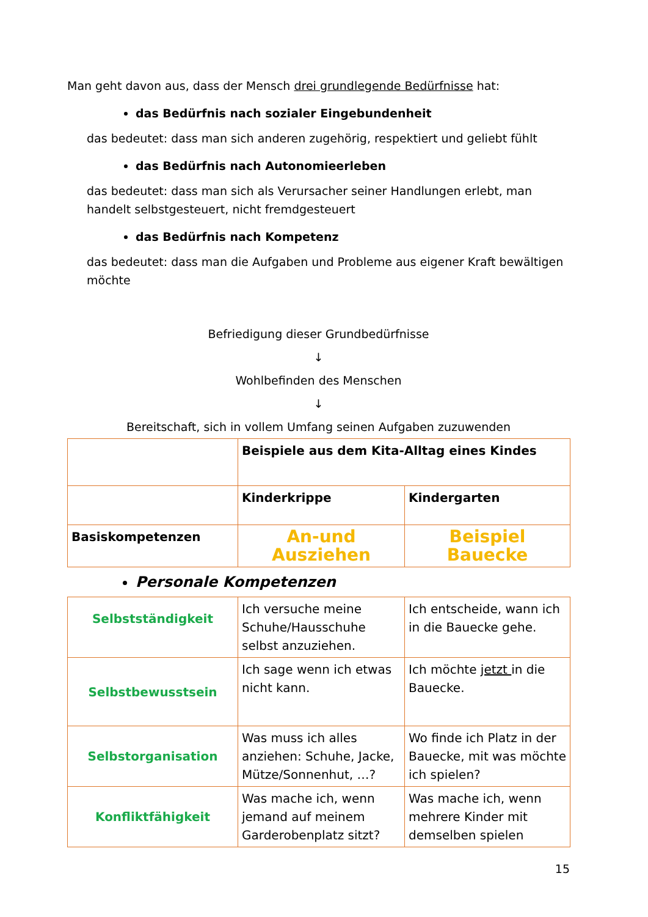Man geht davon aus, dass der Mensch drei grundlegende Bedürfnisse hat:
das Bedürfnis nach sozialer Eingebundenheit
das bedeutet: dass man sich anderen zugehörig, respektiert und geliebt fühlt
das Bedürfnis nach Autonomieerleben
das bedeutet: dass man sich als Verursacher seiner Handlungen erlebt, man handelt selbstgesteuert, nicht fremdgesteuert
das Bedürfnis nach Kompetenz
das bedeutet: dass man die Aufgaben und Probleme aus eigener Kraft bewältigen möchte
Befriedigung dieser Grundbedürfnisse
↓
Wohlbefinden des Menschen
↓
Bereitschaft, sich in vollem Umfang seinen Aufgaben zuzuwenden
| | Beispiele aus dem Kita-Alltag eines Kindes | |
| | Kinderkrippe | Kindergarten |
| Basiskompetenzen | An-und Ausziehen | Beispiel Bauecke |
Personale Kompetenzen
| Selbstständigkeit | Ich versuche meine Schuhe/Hausschuhe selbst anzuziehen. | Ich entscheide, wann ich in die Bauecke gehe. |
| Selbstbewusstsein | Ich sage wenn ich etwas nicht kann. | Ich möchte jetzt in die Bauecke. |
| Selbstorganisation | Was muss ich alles anziehen: Schuhe, Jacke, Mütze/Sonnenhut, …? | Wo finde ich Platz in der Bauecke, mit was möchte ich spielen? |
| Konfliktfähigkeit | Was mache ich, wenn jemand auf meinem Garderobenplatz sitzt? | Was mache ich, wenn mehrere Kinder mit demselben spielen |
15